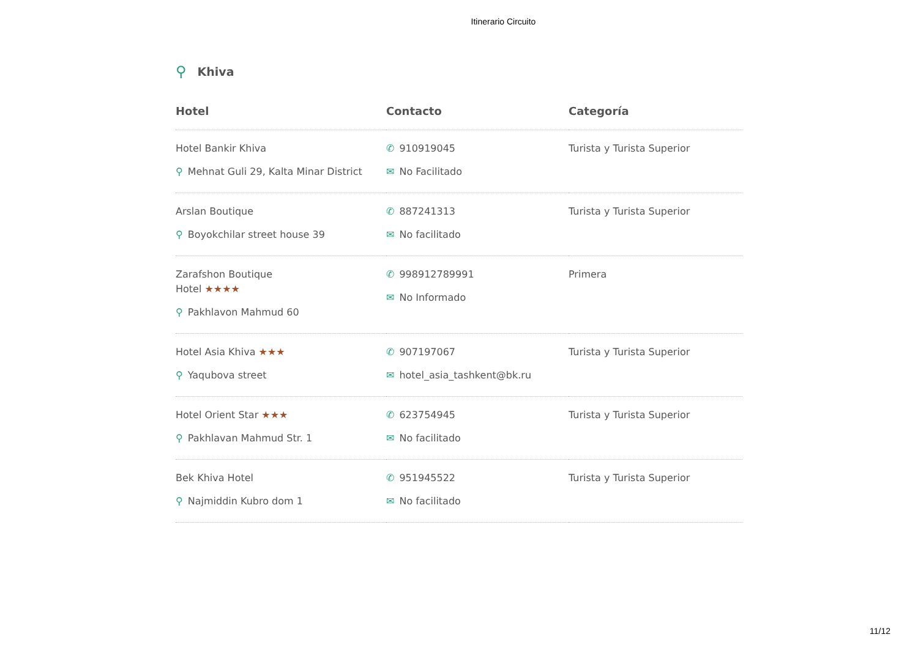Itinerario Circuito
⚲ Khiva
| Hotel | Contacto | Categoría |
| --- | --- | --- |
| Hotel Bankir Khiva ⚲ Mehnat Guli 29, Kalta Minar District | ✆ 910919045 ✉ No Facilitado | Turista y Turista Superior |
| Arslan Boutique ⚲ Boyokchilar street house 39 | ✆ 887241313 ✉ No facilitado | Turista y Turista Superior |
| Zarafshon Boutique Hotel ★★★★ ⚲ Pakhlavon Mahmud 60 | ✆ 998912789991 ✉ No Informado | Primera |
| Hotel Asia Khiva ★★★ ⚲ Yaqubova street | ✆ 907197067 ✉ hotel_asia_tashkent@bk.ru | Turista y Turista Superior |
| Hotel Orient Star ★★★ ⚲ Pakhlavan Mahmud Str. 1 | ✆ 623754945 ✉ No facilitado | Turista y Turista Superior |
| Bek Khiva Hotel ⚲ Najmiddin Kubro dom 1 | ✆ 951945522 ✉ No facilitado | Turista y Turista Superior |
11/12